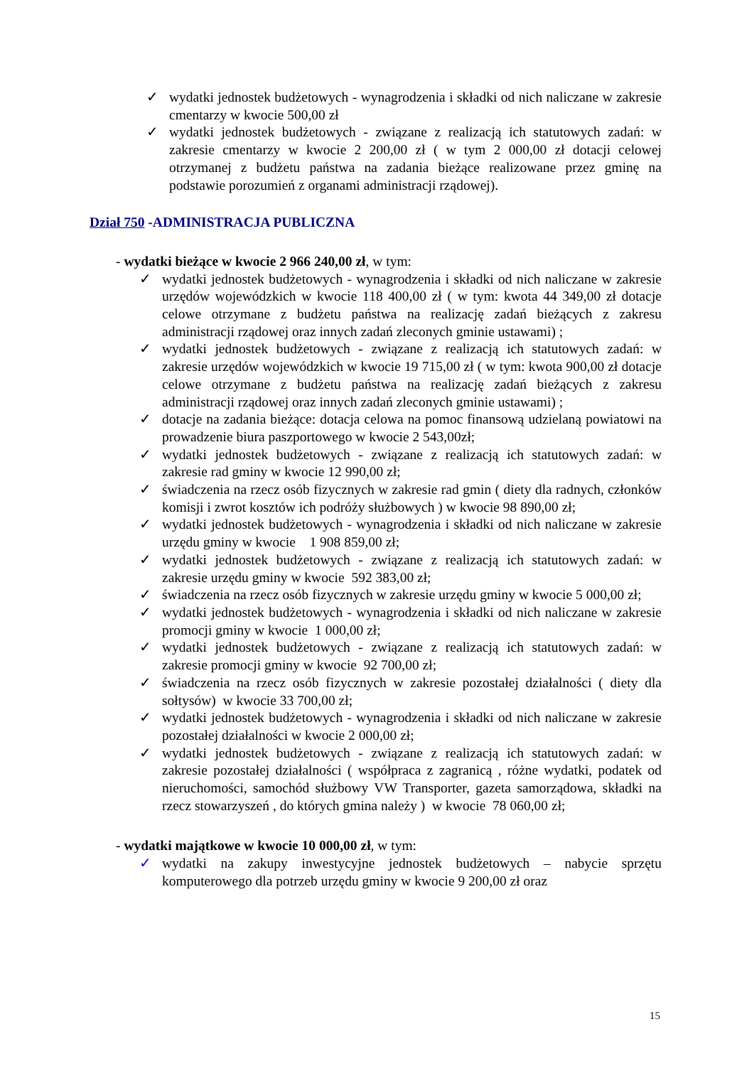✓ wydatki jednostek budżetowych - wynagrodzenia i składki od nich naliczane w zakresie cmentarzy w kwocie 500,00 zł
✓ wydatki jednostek budżetowych - związane z realizacją ich statutowych zadań: w zakresie cmentarzy w kwocie 2 200,00 zł ( w tym 2 000,00 zł dotacji celowej otrzymanej z budżetu państwa na zadania bieżące realizowane przez gminę na podstawie porozumień z organami administracji rządowej).
Dział 750 -ADMINISTRACJA PUBLICZNA
- wydatki bieżące w kwocie 2 966 240,00 zł, w tym:
✓ wydatki jednostek budżetowych - wynagrodzenia i składki od nich naliczane w zakresie urzędów wojewódzkich w kwocie 118 400,00 zł ( w tym: kwota 44 349,00 zł dotacje celowe otrzymane z budżetu państwa na realizację zadań bieżących z zakresu administracji rządowej oraz innych zadań zleconych gminie ustawami) ;
✓ wydatki jednostek budżetowych - związane z realizacją ich statutowych zadań: w zakresie urzędów wojewódzkich w kwocie 19 715,00 zł ( w tym: kwota 900,00 zł dotacje celowe otrzymane z budżetu państwa na realizację zadań bieżących z zakresu administracji rządowej oraz innych zadań zleconych gminie ustawami) ;
✓ dotacje na zadania bieżące: dotacja celowa na pomoc finansową udzielaną powiatowi na prowadzenie biura paszportowego w kwocie 2 543,00zł;
✓ wydatki jednostek budżetowych - związane z realizacją ich statutowych zadań: w zakresie rad gminy w kwocie 12 990,00 zł;
✓ świadczenia na rzecz osób fizycznych w zakresie rad gmin ( diety dla radnych, członków komisji i zwrot kosztów ich podróży służbowych ) w kwocie 98 890,00 zł;
✓ wydatki jednostek budżetowych - wynagrodzenia i składki od nich naliczane w zakresie urzędu gminy w kwocie 1 908 859,00 zł;
✓ wydatki jednostek budżetowych - związane z realizacją ich statutowych zadań: w zakresie urzędu gminy w kwocie 592 383,00 zł;
✓ świadczenia na rzecz osób fizycznych w zakresie urzędu gminy w kwocie 5 000,00 zł;
✓ wydatki jednostek budżetowych - wynagrodzenia i składki od nich naliczane w zakresie promocji gminy w kwocie 1 000,00 zł;
✓ wydatki jednostek budżetowych - związane z realizacją ich statutowych zadań: w zakresie promocji gminy w kwocie 92 700,00 zł;
✓ świadczenia na rzecz osób fizycznych w zakresie pozostałej działalności ( diety dla sołtysów) w kwocie 33 700,00 zł;
✓ wydatki jednostek budżetowych - wynagrodzenia i składki od nich naliczane w zakresie pozostałej działalności w kwocie 2 000,00 zł;
✓ wydatki jednostek budżetowych - związane z realizacją ich statutowych zadań: w zakresie pozostałej działalności ( współpraca z zagranicą , różne wydatki, podatek od nieruchomości, samochód służbowy VW Transporter, gazeta samorządowa, składki na rzecz stowarzyszeń , do których gmina należy ) w kwocie 78 060,00 zł;
- wydatki majątkowe w kwocie 10 000,00 zł, w tym:
✓ wydatki na zakupy inwestycyjne jednostek budżetowych – nabycie sprzętu komputerowego dla potrzeb urzędu gminy w kwocie 9 200,00 zł oraz
15